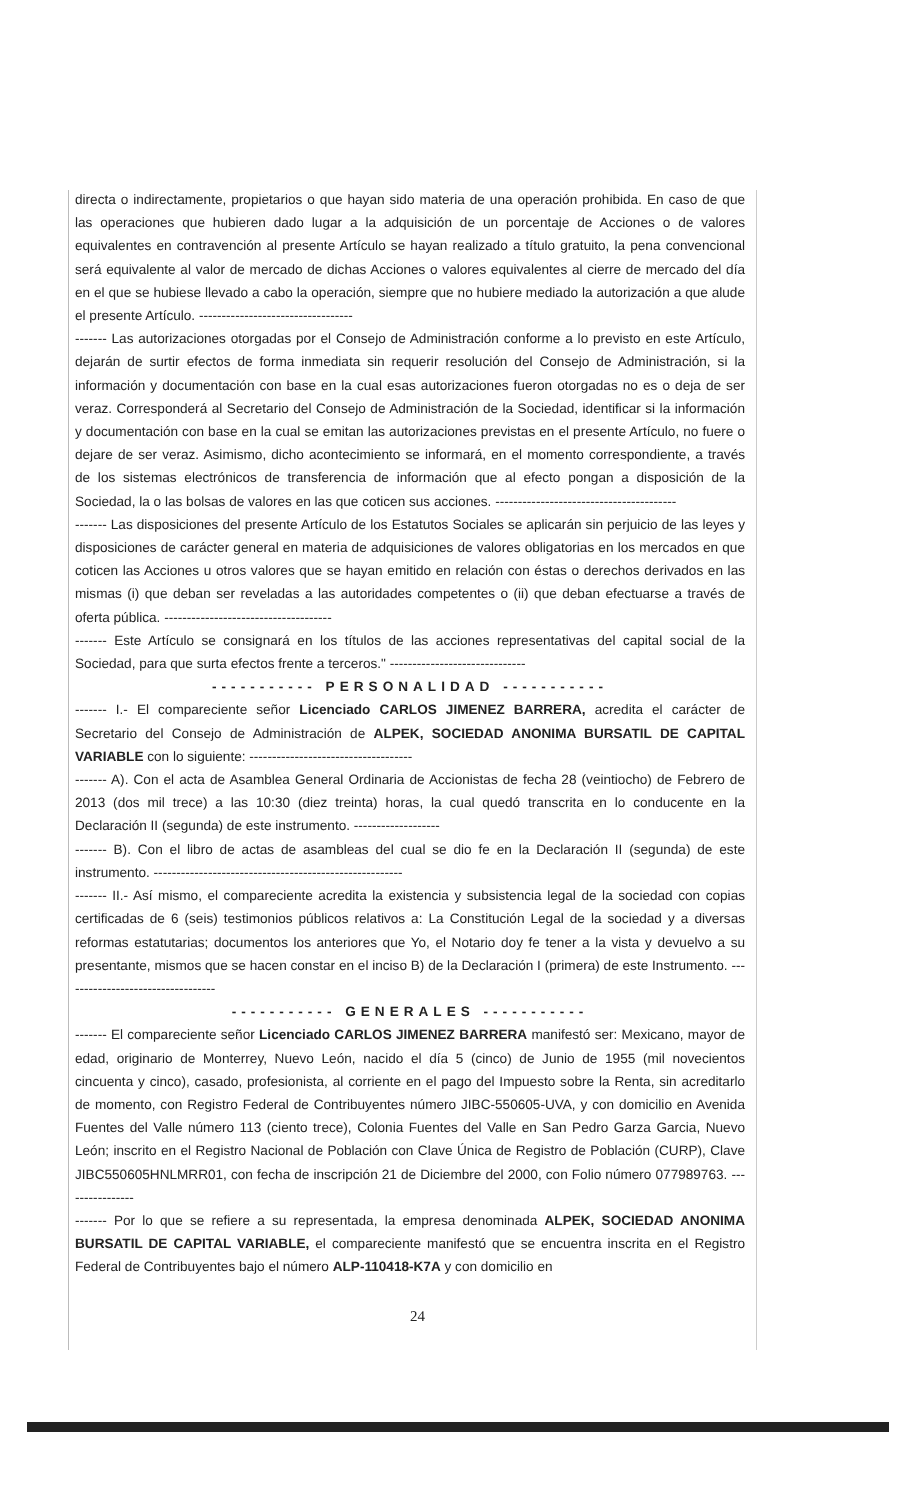directa o indirectamente, propietarios o que hayan sido materia de una operación prohibida. En caso de que las operaciones que hubieren dado lugar a la adquisición de un porcentaje de Acciones o de valores equivalentes en contravención al presente Artículo se hayan realizado a título gratuito, la pena convencional será equivalente al valor de mercado de dichas Acciones o valores equivalentes al cierre de mercado del día en el que se hubiese llevado a cabo la operación, siempre que no hubiere mediado la autorización a que alude el presente Artículo. ----------------------------------
------- Las autorizaciones otorgadas por el Consejo de Administración conforme a lo previsto en este Artículo, dejarán de surtir efectos de forma inmediata sin requerir resolución del Consejo de Administración, si la información y documentación con base en la cual esas autorizaciones fueron otorgadas no es o deja de ser veraz. Corresponderá al Secretario del Consejo de Administración de la Sociedad, identificar si la información y documentación con base en la cual se emitan las autorizaciones previstas en el presente Artículo, no fuere o dejare de ser veraz. Asimismo, dicho acontecimiento se informará, en el momento correspondiente, a través de los sistemas electrónicos de transferencia de información que al efecto pongan a disposición de la Sociedad, la o las bolsas de valores en las que coticen sus acciones. ----------------------------------------
------- Las disposiciones del presente Artículo de los Estatutos Sociales se aplicarán sin perjuicio de las leyes y disposiciones de carácter general en materia de adquisiciones de valores obligatorias en los mercados en que coticen las Acciones u otros valores que se hayan emitido en relación con éstas o derechos derivados en las mismas (i) que deban ser reveladas a las autoridades competentes o (ii) que deban efectuarse a través de oferta pública. -------------------------------------
------- Este Artículo se consignará en los títulos de las acciones representativas del capital social de la Sociedad, para que surta efectos frente a terceros." ------------------------------
----------- PERSONALIDAD -----------
------- I.- El compareciente señor Licenciado CARLOS JIMENEZ BARRERA, acredita el carácter de Secretario del Consejo de Administración de ALPEK, SOCIEDAD ANONIMA BURSATIL DE CAPITAL VARIABLE con lo siguiente: ------------------------------------
------- A). Con el acta de Asamblea General Ordinaria de Accionistas de fecha 28 (veintiocho) de Febrero de 2013 (dos mil trece) a las 10:30 (diez treinta) horas, la cual quedó transcrita en lo conducente en la Declaración II (segunda) de este instrumento. -------------------
------- B). Con el libro de actas de asambleas del cual se dio fe en la Declaración II (segunda) de este instrumento. -------------------------------------------------------
------- II.- Así mismo, el compareciente acredita la existencia y subsistencia legal de la sociedad con copias certificadas de 6 (seis) testimonios públicos relativos a: La Constitución Legal de la sociedad y a diversas reformas estatutarias; documentos los anteriores que Yo, el Notario doy fe tener a la vista y devuelvo a su presentante, mismos que se hacen constar en el inciso B) de la Declaración I (primera) de este Instrumento. ----------------------------------
----------- GENERALES -----------
------- El compareciente señor Licenciado CARLOS JIMENEZ BARRERA manifestó ser: Mexicano, mayor de edad, originario de Monterrey, Nuevo León, nacido el día 5 (cinco) de Junio de 1955 (mil novecientos cincuenta y cinco), casado, profesionista, al corriente en el pago del Impuesto sobre la Renta, sin acreditarlo de momento, con Registro Federal de Contribuyentes número JIBC-550605-UVA, y con domicilio en Avenida Fuentes del Valle número 113 (ciento trece), Colonia Fuentes del Valle en San Pedro Garza Garcia, Nuevo León; inscrito en el Registro Nacional de Población con Clave Única de Registro de Población (CURP), Clave JIBC550605HNLMRR01, con fecha de inscripción 21 de Diciembre del 2000, con Folio número 077989763. ----------------
------- Por lo que se refiere a su representada, la empresa denominada ALPEK, SOCIEDAD ANONIMA BURSATIL DE CAPITAL VARIABLE, el compareciente manifestó que se encuentra inscrita en el Registro Federal de Contribuyentes bajo el número ALP-110418-K7A y con domicilio en
24